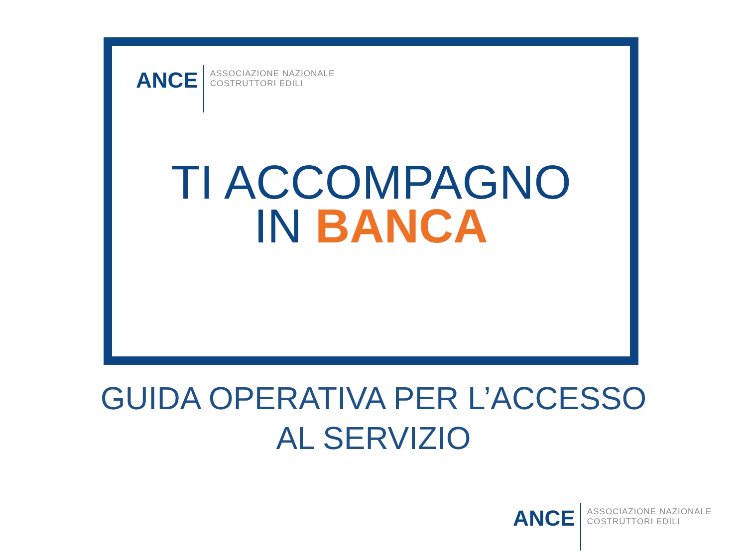ANCE
ASSOCIAZIONE NAZIONALE
COSTRUTTORI EDILI
TI ACCOMPAGNO
IN BANCA
GUIDA OPERATIVA PER L’ACCESSO
AL SERVIZIO
ANCE
ASSOCIAZIONE NAZIONALE
COSTRUTTORI EDILI